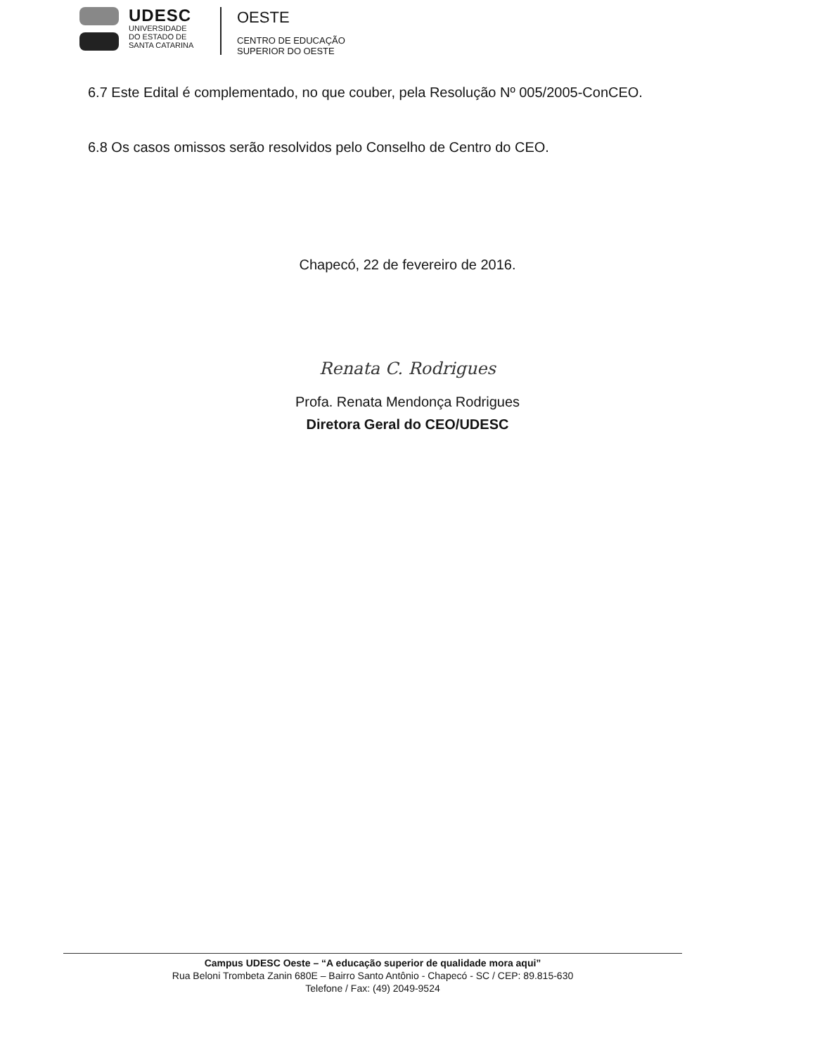UDESC
UNIVERSIDADE
DO ESTADO DE
SANTA CATARINA
OESTE
CENTRO DE EDUCAÇÃO
SUPERIOR DO OESTE
6.7 Este Edital é complementado, no que couber, pela Resolução Nº 005/2005-ConCEO.
6.8 Os casos omissos serão resolvidos pelo Conselho de Centro do CEO.
Chapecó, 22 de fevereiro de 2016.
Renata C. Rodrigues
Profa. Renata Mendonça Rodrigues
Diretora Geral do CEO/UDESC
Campus UDESC Oeste – “A educação superior de qualidade mora aqui”
Rua Beloni Trombeta Zanin 680E – Bairro Santo Antônio - Chapecó - SC / CEP: 89.815-630
Telefone / Fax: (49) 2049-9524